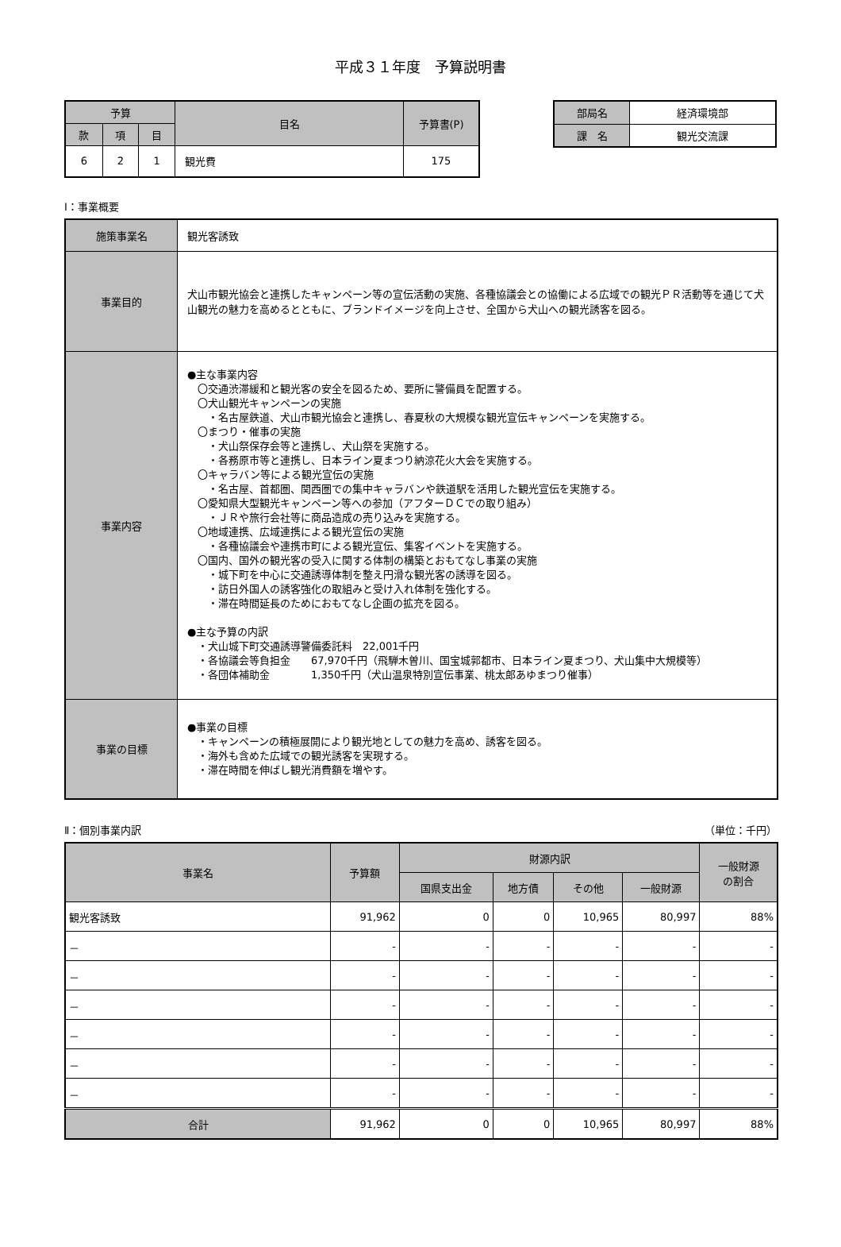平成３１年度　予算説明書
| 予算 | | | 目名 | 予算書(P) |
| --- | --- | --- | --- | --- |
| 款 | 項 | 目 | | |
| 6 | 2 | 1 | 観光費 | 175 |
| 部局名 | 経済環境部 |
| 課 名 | 観光交流課 |
Ⅰ：事業概要
| 施策事業名 | 観光客誘致 |
| 事業目的 | 犬山市観光協会と連携したキャンペーン等の宣伝活動の実施、各種協議会との協働による広域での観光ＰＲ活動等を通じて犬山観光の魅力を高めるとともに、ブランドイメージを向上させ、全国から犬山への観光誘客を図る。 |
| 事業内容 | ●主な事業内容 〇交通渋滞緩和と観光客の安全を図るため、要所に警備員を配置する。 〇犬山観光キャンペーンの実施 ・名古屋鉄道、犬山市観光協会と連携し、春夏秋の大規模な観光宣伝キャンペーンを実施する。 〇まつり・催事の実施 ・犬山祭保存会等と連携し、犬山祭を実施する。 ・各務原市等と連携し、日本ライン夏まつり納涼花火大会を実施する。 〇キャラバン等による観光宣伝の実施 ・名古屋、首都圏、関西圏での集中キャラバンや鉄道駅を活用した観光宣伝を実施する。 〇愛知県大型観光キャンペーン等への参加（アフターＤＣでの取り組み） ・ＪＲや旅行会社等に商品造成の売り込みを実施する。 〇地域連携、広域連携による観光宣伝の実施 ・各種協議会や連携市町による観光宣伝、集客イベントを実施する。 〇国内、国外の観光客の受入に関する体制の構築とおもてなし事業の実施 ・城下町を中心に交通誘導体制を整え円滑な観光客の誘導を図る。 ・訪日外国人の誘客強化の取組みと受け入れ体制を強化する。 ・滞在時間延長のためにおもてなし企画の拡充を図る。 ●主な予算の内訳 ・犬山城下町交通誘導警備委託料 22,001千円 ・各協議会等負担金 67,970千円（飛騨木曽川、国宝城郭都市、日本ライン夏まつり、犬山集中大規模等） ・各団体補助金 1,350千円（犬山温泉特別宣伝事業、桃太郎あゆまつり催事） |
| 事業の目標 | ●事業の目標 ・キャンペーンの積極展開により観光地としての魅力を高め、誘客を図る。 ・海外も含めた広域での観光誘客を実現する。 ・滞在時間を伸ばし観光消費額を増やす。 |
Ⅱ：個別事業内訳 （単位：千円）
| 事業名 | 予算額 | 財源内訳 | | | | 一般財源 の割合 |
| --- | --- | --- | --- | --- | --- | --- |
| | | 国県支出金 | 地方債 | その他 | 一般財源 | |
| 観光客誘致 | 91,962 | 0 | 0 | 10,965 | 80,997 | 88% |
| － | - | - | - | - | - | - |
| － | - | - | - | - | - | - |
| － | - | - | - | - | - | - |
| － | - | - | - | - | - | - |
| － | - | - | - | - | - | - |
| － | - | - | - | - | - | - |
| 合計 | 91,962 | 0 | 0 | 10,965 | 80,997 | 88% |